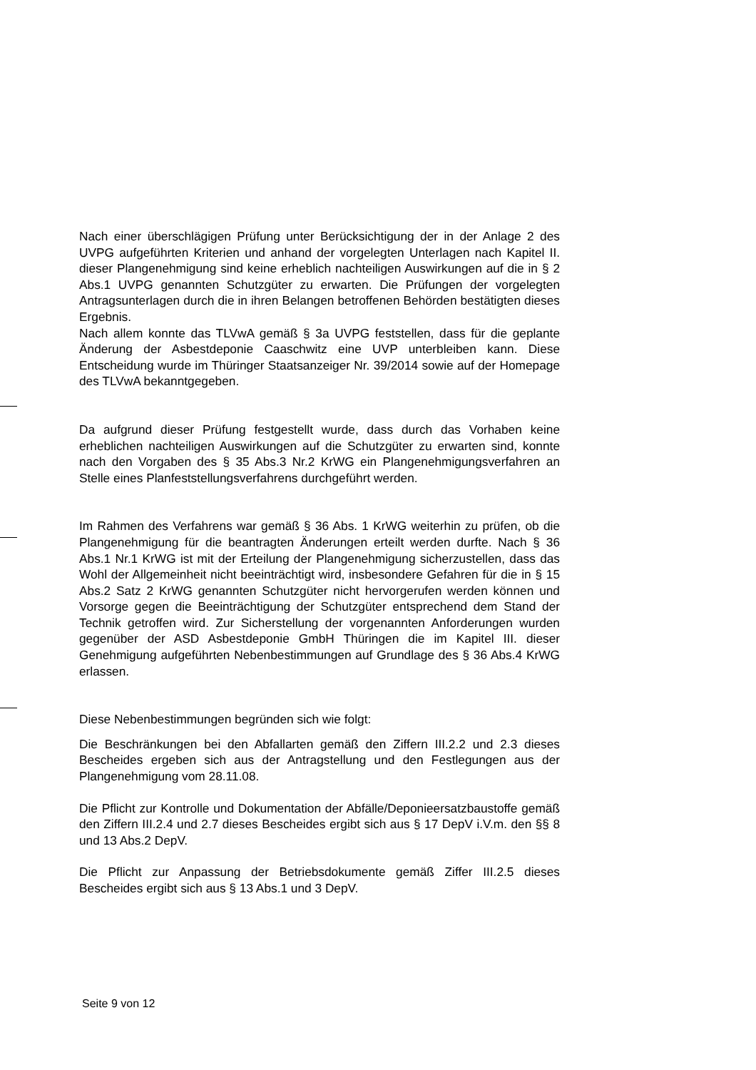Nach einer überschlägigen Prüfung unter Berücksichtigung der in der Anlage 2 des UVPG aufgeführten Kriterien und anhand der vorgelegten Unterlagen nach Kapitel II. dieser Plangenehmigung sind keine erheblich nachteiligen Auswirkungen auf die in § 2 Abs.1 UVPG genannten Schutzgüter zu erwarten. Die Prüfungen der vorgelegten Antragsunterlagen durch die in ihren Belangen betroffenen Behörden bestätigten dieses Ergebnis.
Nach allem konnte das TLVwA gemäß § 3a UVPG feststellen, dass für die geplante Änderung der Asbestdeponie Caaschwitz eine UVP unterbleiben kann. Diese Entscheidung wurde im Thüringer Staatsanzeiger Nr. 39/2014 sowie auf der Homepage des TLVwA bekanntgegeben.
Da aufgrund dieser Prüfung festgestellt wurde, dass durch das Vorhaben keine erheblichen nachteiligen Auswirkungen auf die Schutzgüter zu erwarten sind, konnte nach den Vorgaben des § 35 Abs.3 Nr.2 KrWG ein Plangenehmigungsverfahren an Stelle eines Planfeststellungsverfahrens durchgeführt werden.
Im Rahmen des Verfahrens war gemäß § 36 Abs. 1 KrWG weiterhin zu prüfen, ob die Plangenehmigung für die beantragten Änderungen erteilt werden durfte. Nach § 36 Abs.1 Nr.1 KrWG ist mit der Erteilung der Plangenehmigung sicherzustellen, dass das Wohl der Allgemeinheit nicht beeinträchtigt wird, insbesondere Gefahren für die in § 15 Abs.2 Satz 2 KrWG genannten Schutzgüter nicht hervorgerufen werden können und Vorsorge gegen die Beeinträchtigung der Schutzgüter entsprechend dem Stand der Technik getroffen wird. Zur Sicherstellung der vorgenannten Anforderungen wurden gegenüber der ASD Asbestdeponie GmbH Thüringen die im Kapitel III. dieser Genehmigung aufgeführten Nebenbestimmungen auf Grundlage des § 36 Abs.4 KrWG erlassen.
Diese Nebenbestimmungen begründen sich wie folgt:
Die Beschränkungen bei den Abfallarten gemäß den Ziffern III.2.2 und 2.3 dieses Bescheides ergeben sich aus der Antragstellung und den Festlegungen aus der Plangenehmigung vom 28.11.08.
Die Pflicht zur Kontrolle und Dokumentation der Abfälle/Deponieersatzbaustoffe gemäß den Ziffern III.2.4 und 2.7 dieses Bescheides ergibt sich aus § 17 DepV i.V.m. den §§ 8 und 13 Abs.2 DepV.
Die Pflicht zur Anpassung der Betriebsdokumente gemäß Ziffer III.2.5 dieses Bescheides ergibt sich aus § 13 Abs.1 und 3 DepV.
Seite 9 von 12